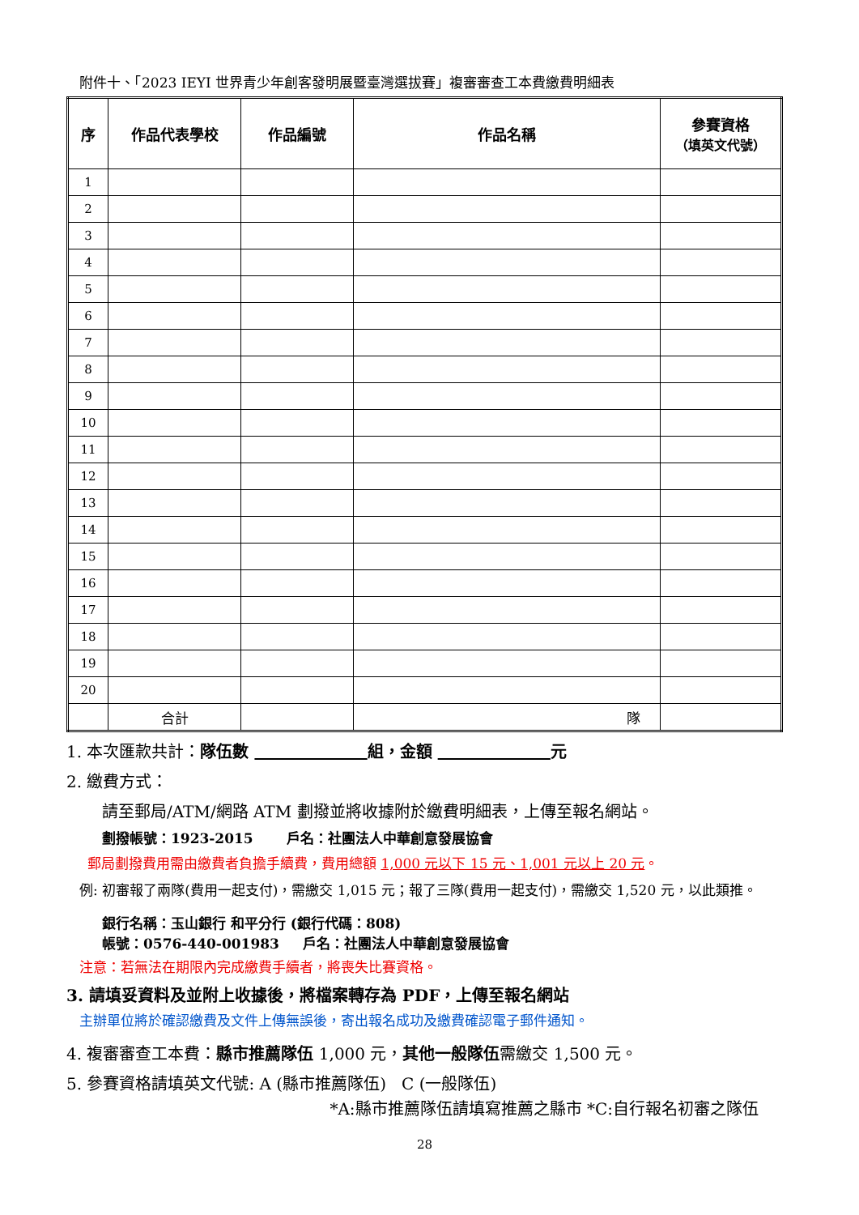附件十、「2023 IEYI 世界青少年創客發明展暨臺灣選拔賽」複審審查工本費繳費明細表
| 序 | 作品代表學校 | 作品編號 | 作品名稱 | 參賽資格 （填英文代號） |
| --- | --- | --- | --- | --- |
| 1 | | | | |
| 2 | | | | |
| 3 | | | | |
| 4 | | | | |
| 5 | | | | |
| 6 | | | | |
| 7 | | | | |
| 8 | | | | |
| 9 | | | | |
| 10 | | | | |
| 11 | | | | |
| 12 | | | | |
| 13 | | | | |
| 14 | | | | |
| 15 | | | | |
| 16 | | | | |
| 17 | | | | |
| 18 | | | | |
| 19 | | | | |
| 20 | | | | |
| | 合計 | | 隊 | |
1. 本次匯款共計：隊伍數 組，金額 元
2. 繳費方式：
請至郵局/ATM/網路 ATM 劃撥並將收據附於繳費明細表，上傳至報名網站。
劃撥帳號：1923-2015 戶名：社團法人中華創意發展協會
郵局劃撥費用需由繳費者負擔手續費，費用總額 1,000 元以下 15 元、1,001 元以上 20 元。
例: 初審報了兩隊(費用一起支付)，需繳交 1,015 元；報了三隊(費用一起支付)，需繳交 1,520 元，以此類推。
銀行名稱：玉山銀行 和平分行 (銀行代碼：808)
帳號：0576-440-001983 戶名：社團法人中華創意發展協會
注意：若無法在期限內完成繳費手續者，將喪失比賽資格。
3. 請填妥資料及並附上收據後，將檔案轉存為 PDF，上傳至報名網站
主辦單位將於確認繳費及文件上傳無誤後，寄出報名成功及繳費確認電子郵件通知。
4. 複審審查工本費：縣市推薦隊伍 1,000 元，其他一般隊伍需繳交 1,500 元。
5. 參賽資格請填英文代號: A (縣市推薦隊伍) C (一般隊伍)
*A:縣市推薦隊伍請填寫推薦之縣市 *C:自行報名初審之隊伍
28